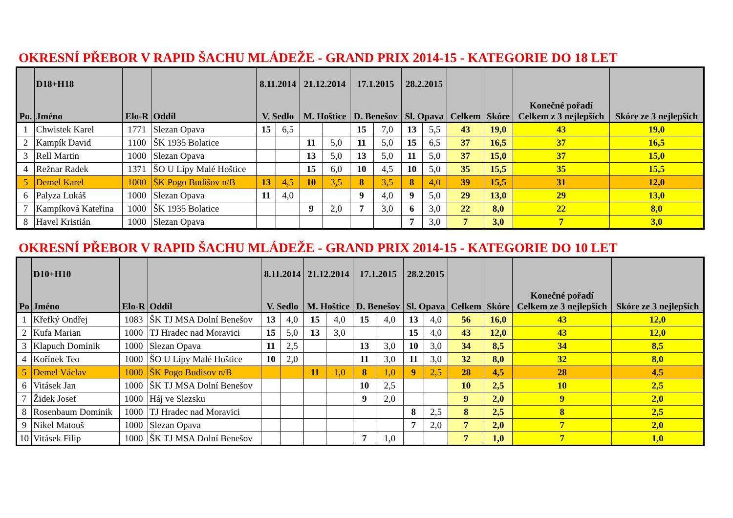OKRESNÍ PŘEBOR V RAPID ŠACHU MLÁDEŽE - GRAND PRIX 2014-15 - KATEGORIE DO 18 LET
| Po. | D18+H18 Jméno | Elo-R | Oddíl | 8.11.2014 V. Sedlo | | 21.12.2014 M. Hoštice | | 17.1.2015 D. Benešov | | 28.2.2015 Sl. Opava | | Celkem | Skóre | Konečné pořadí Celkem z 3 nejlepších | Skóre ze 3 nejlepších |
| --- | --- | --- | --- | --- | --- | --- | --- | --- | --- | --- | --- | --- | --- | --- | --- |
| 1 | Chwistek Karel | 1771 | Slezan Opava | 15 | 6,5 | | | 15 | 7,0 | 13 | 5,5 | 43 | 19,0 | 43 | 19,0 |
| 2 | Kampík David | 1100 | ŠK 1935 Bolatice | | | 11 | 5,0 | 11 | 5,0 | 15 | 6,5 | 37 | 16,5 | 37 | 16,5 |
| 3 | Rell Martin | 1000 | Slezan Opava | | | 13 | 5,0 | 13 | 5,0 | 11 | 5,0 | 37 | 15,0 | 37 | 15,0 |
| 4 | Režnar Radek | 1371 | ŠO U Lípy Malé Hoštice | | | 15 | 6,0 | 10 | 4,5 | 10 | 5,0 | 35 | 15,5 | 35 | 15,5 |
| 5 | Demel Karel | 1000 | ŠK Pogo Budišov n/B | 13 | 4,5 | 10 | 3,5 | 8 | 3,5 | 8 | 4,0 | 39 | 15,5 | 31 | 12,0 |
| 6 | Palyza Lukáš | 1000 | Slezan Opava | 11 | 4,0 | | | 9 | 4,0 | 9 | 5,0 | 29 | 13,0 | 29 | 13,0 |
| 7 | Kampíková Kateřina | 1000 | ŠK 1935 Bolatice | | | 9 | 2,0 | 7 | 3,0 | 6 | 3,0 | 22 | 8,0 | 22 | 8,0 |
| 8 | Havel Kristián | 1000 | Slezan Opava | | | | | | | 7 | 3,0 | 7 | 3,0 | 7 | 3,0 |
OKRESNÍ PŘEBOR V RAPID ŠACHU MLÁDEŽE - GRAND PRIX 2014-15 - KATEGORIE DO 10 LET
| Po | D10+H10 Jméno | Elo-R | Oddíl | 8.11.2014 V. Sedlo | | 21.12.2014 M. Hoštice | | 17.1.2015 D. Benešov | | 28.2.2015 Sl. Opava | | Celkem | Skóre | Konečné pořadí Celkem ze 3 nejlepších | Skóre ze 3 nejlepších |
| --- | --- | --- | --- | --- | --- | --- | --- | --- | --- | --- | --- | --- | --- | --- | --- |
| 1 | Křefký Ondřej | 1083 | ŠK TJ MSA Dolní Benešov | 13 | 4,0 | 15 | 4,0 | 15 | 4,0 | 13 | 4,0 | 56 | 16,0 | 43 | 12,0 |
| 2 | Kufa Marian | 1000 | TJ Hradec nad Moravici | 15 | 5,0 | 13 | 3,0 | | | 15 | 4,0 | 43 | 12,0 | 43 | 12,0 |
| 3 | Klapuch Dominik | 1000 | Slezan Opava | 11 | 2,5 | | | 13 | 3,0 | 10 | 3,0 | 34 | 8,5 | 34 | 8,5 |
| 4 | Kořínek Teo | 1000 | ŠO U Lípy Malé Hoštice | 10 | 2,0 | | | 11 | 3,0 | 11 | 3,0 | 32 | 8,0 | 32 | 8,0 |
| 5 | Demel Václav | 1000 | ŠK Pogo Budisov n/B | | | 11 | 1,0 | 8 | 1,0 | 9 | 2,5 | 28 | 4,5 | 28 | 4,5 |
| 6 | Vitásek Jan | 1000 | ŠK TJ MSA Dolní Benešov | | | | | 10 | 2,5 | | | 10 | 2,5 | 10 | 2,5 |
| 7 | Židek Josef | 1000 | Háj ve Slezsku | | | | | 9 | 2,0 | | | 9 | 2,0 | 9 | 2,0 |
| 8 | Rosenbaum Dominik | 1000 | TJ Hradec nad Moravici | | | | | | | 8 | 2,5 | 8 | 2,5 | 8 | 2,5 |
| 9 | Nikel Matouš | 1000 | Slezan Opava | | | | | | | 7 | 2,0 | 7 | 2,0 | 7 | 2,0 |
| 10 | Vitásek Filip | 1000 | ŠK TJ MSA Dolní Benešov | | | | | 7 | 1,0 | | | 7 | 1,0 | 7 | 1,0 |